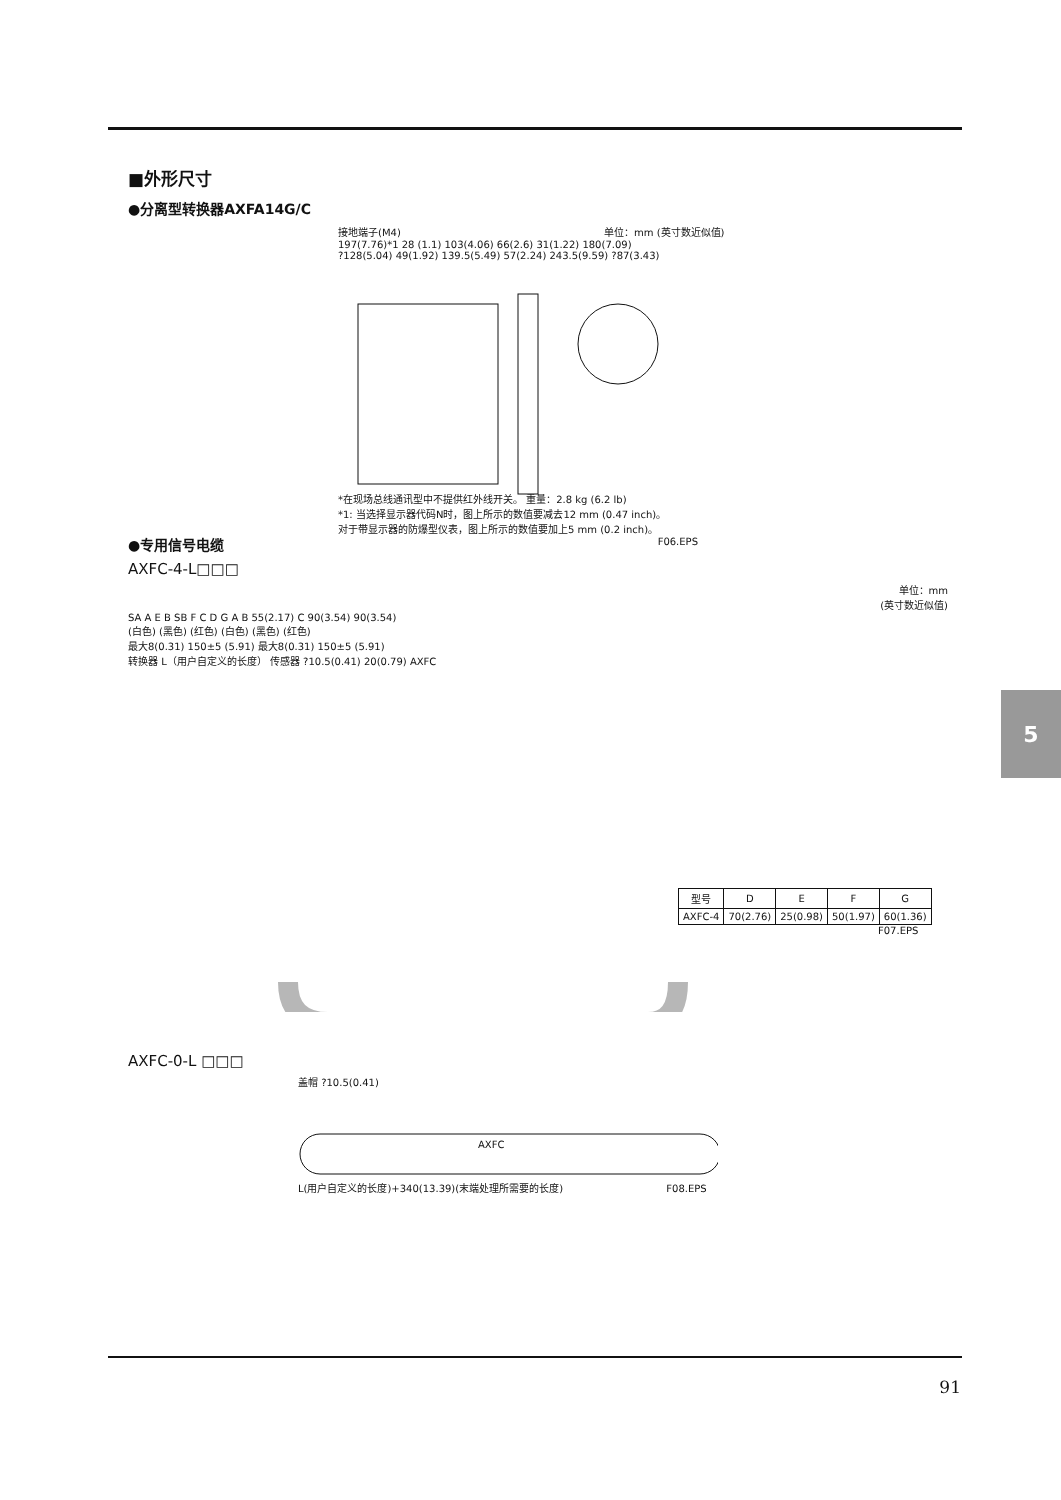5
■外形尺寸
●分离型转换器AXFA14G/C
接地端子(M4) 单位：mm (英寸数近似值)
197(7.76)*1 28 (1.1) 103(4.06) 66(2.6) 31(1.22) 180(7.09)
?128(5.04) 49(1.92) 139.5(5.49) 57(2.24) 243.5(9.59) ?87(3.43)
*在现场总线通讯型中不提供红外线开关。 重量：2.8 kg (6.2 lb)
*1: 当选择显示器代码N时，图上所示的数值要减去12 mm (0.47 inch)。
对于带显示器的防爆型仪表，图上所示的数值要加上5 mm (0.2 inch)。
F06.EPS
●专用信号电缆
AXFC-4-L□□□
单位：mm
(英寸数近似值)
SA A E B SB F C D G A B 55(2.17) C 90(3.54) 90(3.54)
(白色) (黑色) (红色) (白色) (黑色) (红色)
最大8(0.31) 150±5 (5.91) 最大8(0.31) 150±5 (5.91)
转换器 L（用户自定义的长度） 传感器 ?10.5(0.41) 20(0.79) AXFC
| 型号 | D | E | F | G |
| --- | --- | --- | --- | --- |
| AXFC-4 | 70(2.76) | 25(0.98) | 50(1.97) | 60(1.36) |
F07.EPS
AXFC-0-L □□□
盖帽 ?10.5(0.41)
AXFC
L(用户自定义的长度)+340(13.39)(末端处理所需要的长度) F08.EPS
91